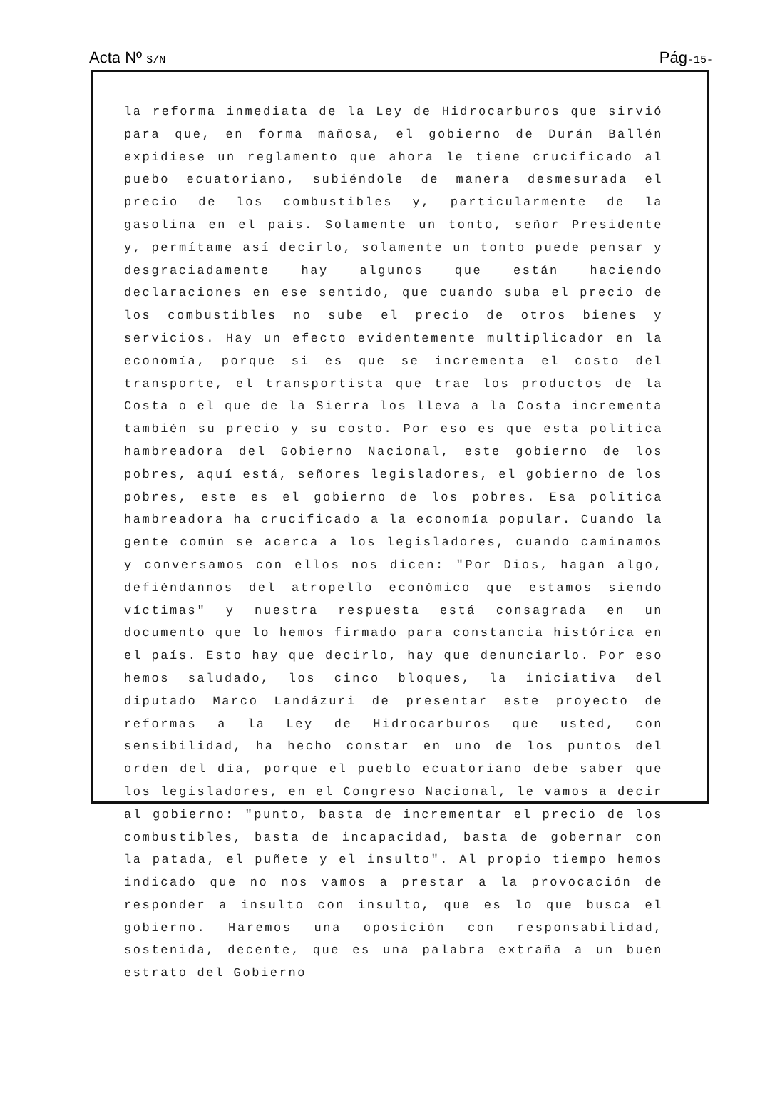Acta Nº S/N Pág-15-
la reforma inmediata de la Ley de Hidrocarburos que sirvió para que, en forma mañosa, el gobierno de Durán Ballén expidiese un reglamento que ahora le tiene crucificado al puebo ecuatoriano, subiéndole de manera desmesurada el precio de los combustibles y, particularmente de la gasolina en el país. Solamente un tonto, señor Presidente y, permítame así decirlo, solamente un tonto puede pensar y desgraciadamente hay algunos que están haciendo declaraciones en ese sentido, que cuando suba el precio de los combustibles no sube el precio de otros bienes y servicios. Hay un efecto evidentemente multiplicador en la economía, porque si es que se incrementa el costo del transporte, el transportista que trae los productos de la Costa o el que de la Sierra los lleva a la Costa incrementa también su precio y su costo. Por eso es que esta política hambreadora del Gobierno Nacional, este gobierno de los pobres, aquí está, señores legisladores, el gobierno de los pobres, este es el gobierno de los pobres. Esa política hambreadora ha crucificado a la economía popular. Cuando la gente común se acerca a los legisladores, cuando caminamos y conversamos con ellos nos dicen: "Por Dios, hagan algo, defiéndannos del atropello económico que estamos siendo víctimas" y nuestra respuesta está consagrada en un documento que lo hemos firmado para constancia histórica en el país. Esto hay que decirlo, hay que denunciarlo. Por eso hemos saludado, los cinco bloques, la iniciativa del diputado Marco Landázuri de presentar este proyecto de reformas a la Ley de Hidrocarburos que usted, con sensibilidad, ha hecho constar en uno de los puntos del orden del día, porque el pueblo ecuatoriano debe saber que los legisladores, en el Congreso Nacional, le vamos a decir al gobierno: "punto, basta de incrementar el precio de los combustibles, basta de incapacidad, basta de gobernar con la patada, el puñete y el insulto". Al propio tiempo hemos indicado que no nos vamos a prestar a la provocación de responder a insulto con insulto, que es lo que busca el gobierno. Haremos una oposición con responsabilidad, sostenida, decente, que es una palabra extraña a un buen estrato del Gobierno